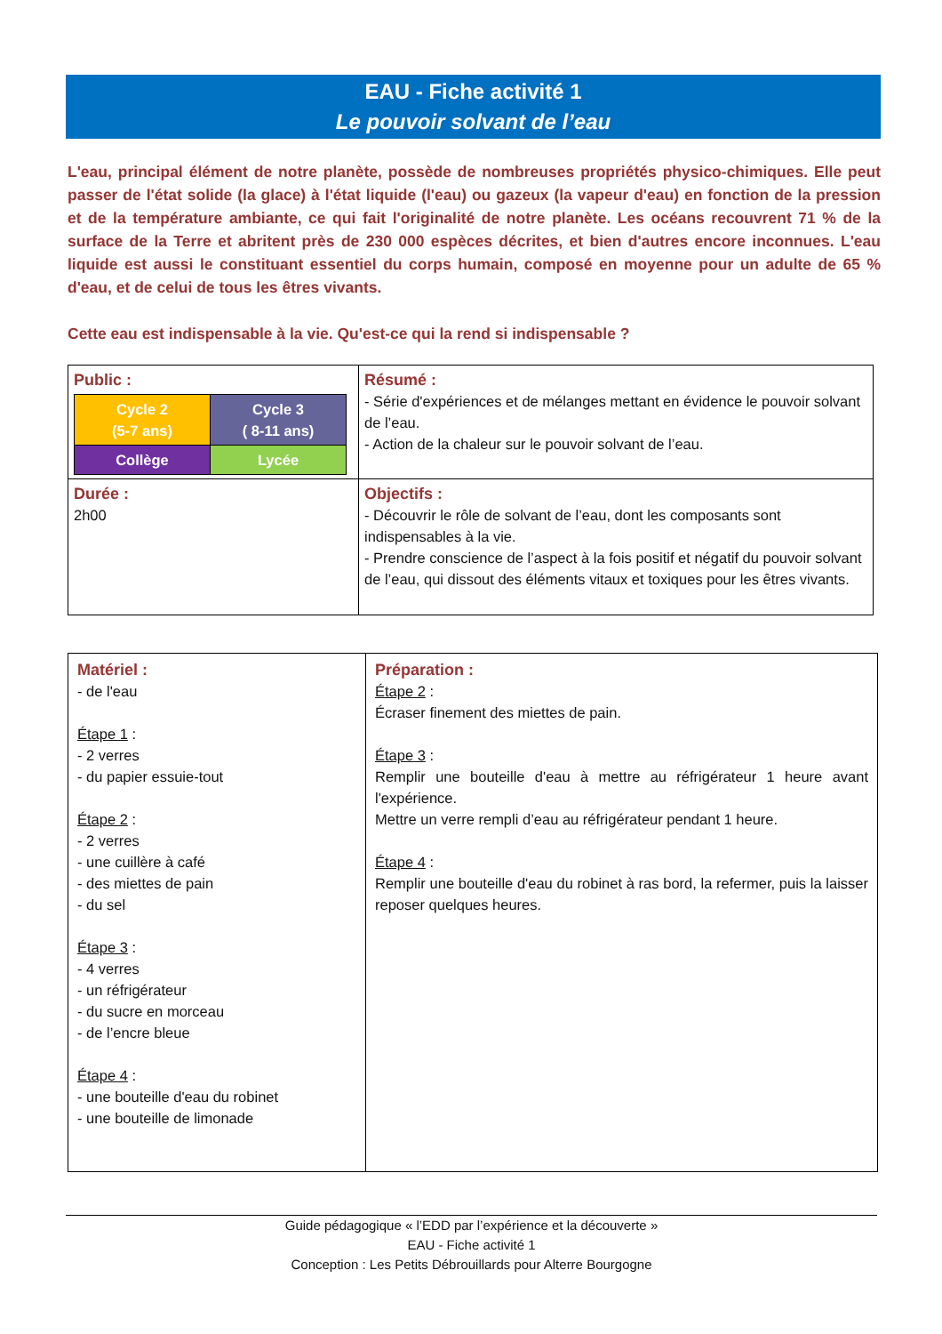EAU - Fiche activité 1
Le pouvoir solvant de l’eau
L'eau, principal élément de notre planète, possède de nombreuses propriétés physico-chimiques. Elle peut passer de l'état solide (la glace) à l'état liquide (l'eau) ou gazeux (la vapeur d'eau) en fonction de la pression et de la température ambiante, ce qui fait l'originalité de notre planète. Les océans recouvrent 71 % de la surface de la Terre et abritent près de 230 000 espèces décrites, et bien d'autres encore inconnues. L'eau liquide est aussi le constituant essentiel du corps humain, composé en moyenne pour un adulte de 65 % d'eau, et de celui de tous les êtres vivants.
Cette eau est indispensable à la vie. Qu'est-ce qui la rend si indispensable ?
| Public : / Cycle 2 (5-7 ans) / Cycle 3 ( 8-11 ans) / / Collège / Lycée / | Résumé : - Série d'expériences et de mélanges mettant en évidence le pouvoir solvant de l’eau. - Action de la chaleur sur le pouvoir solvant de l’eau. |
| Durée : 2h00 | Objectifs : - Découvrir le rôle de solvant de l’eau, dont les composants sont indispensables à la vie. - Prendre conscience de l’aspect à la fois positif et négatif du pouvoir solvant de l’eau, qui dissout des éléments vitaux et toxiques pour les êtres vivants. |
| Matériel : - de l'eau Étape 1 : - 2 verres - du papier essuie-tout Étape 2 : - 2 verres - une cuillère à café - des miettes de pain - du sel Étape 3 : - 4 verres - un réfrigérateur - du sucre en morceau - de l’encre bleue Étape 4 : - une bouteille d'eau du robinet - une bouteille de limonade | Préparation : Étape 2 : Écraser finement des miettes de pain. Étape 3 : Remplir une bouteille d'eau à mettre au réfrigérateur 1 heure avant l'expérience. Mettre un verre rempli d’eau au réfrigérateur pendant 1 heure. Étape 4 : Remplir une bouteille d'eau du robinet à ras bord, la refermer, puis la laisser reposer quelques heures. |
Guide pédagogique « l’EDD par l’expérience et la découverte »
EAU - Fiche activité 1
Conception : Les Petits Débrouillards pour Alterre Bourgogne